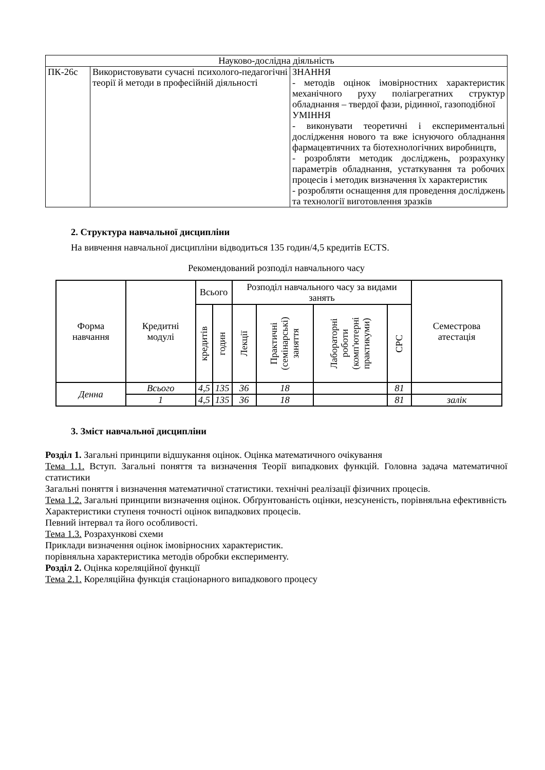| Науково-дослідна діяльність | | |
| ПК-26с | Використовувати сучасні психолого-педагогічні теорії й методи в професійній діяльності | ЗНАННЯ - методів оцінок імовірностних характеристик механічного руху поліагрегатних структур обладнання – твердої фази, рідинної, газоподібної УМІННЯ - виконувати теоретичні і експериментальні дослідження нового та вже існуючого обладнання фармацевтичних та біотехнологічних виробництв, - розробляти методик досліджень, розрахунку параметрів обладнання, устаткування та робочих процесів і методик визначення їх характеристик - розробляти оснащення для проведення досліджень та технології виготовлення зразків |
2. Структура навчальної дисципліни
На вивчення навчальної дисципліни відводиться 135 годин/4,5 кредитів ECTS.
Рекомендований розподіл навчального часу
| Форма навчання | Кредитні модулі | Всього | | Розподіл навчального часу за видами занять | | | | Семестрова атестація |
| --- | --- | --- | --- | --- | --- | --- | --- | --- |
| | | кредитів | годин | Лекції | Практичні (семінарські) заняття | Лабораторні роботи (комп'ютерні практикуми) | СРС | |
| Денна | Всього | 4,5 | 135 | 36 | 18 | | 81 | |
| | 1 | 4,5 | 135 | 36 | 18 | | 81 | залік |
3. Зміст навчальної дисципліни
Розділ 1. Загальні принципи відшукання оцінок. Оцінка математичного очікування
Тема 1.1. Вступ. Загальні поняття та визначення Теорії випадкових функцій. Головна задача математичної статистики
Загальні поняття і визначення математичної статистики. технічні реалізації фізичних процесів.
Тема 1.2. Загальні принципи визначення оцінок. Обґрунтованість оцінки, незсуненість, порівняльна ефективність
Характеристики ступеня точності оцінок випадкових процесів.
Певний інтервал та його особливості.
Тема 1.3. Розрахункові схеми
Приклади визначення оцінок імовірносних характеристик.
порівняльна характеристика методів обробки експерименту.
Розділ 2. Оцінка кореляційної функції
Тема 2.1. Кореляційна функція стаціонарного випадкового процесу